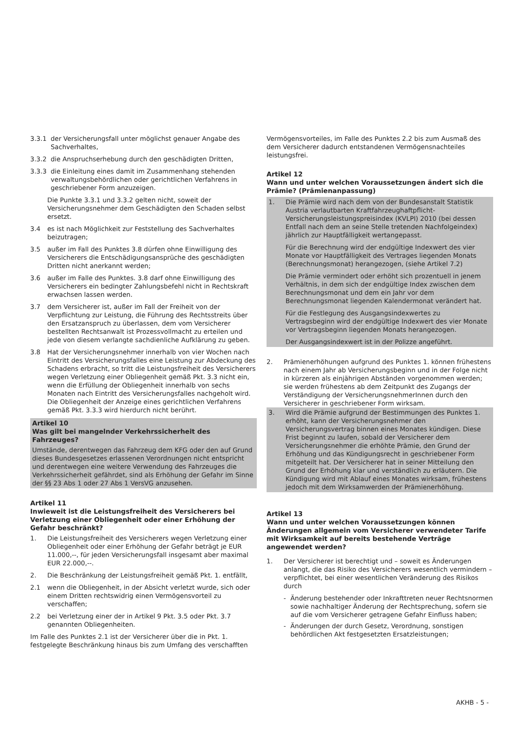3.3.1 der Versicherungsfall unter möglichst genauer Angabe des Sachverhaltes,
3.3.2 die Anspruchserhebung durch den geschädigten Dritten,
3.3.3 die Einleitung eines damit im Zusammenhang stehenden verwaltungsbehördlichen oder gerichtlichen Verfahrens in geschriebener Form anzuzeigen.
Die Punkte 3.3.1 und 3.3.2 gelten nicht, soweit der Versicherungsnehmer dem Geschädigten den Schaden selbst ersetzt.
3.4 es ist nach Möglichkeit zur Feststellung des Sachverhaltes beizutragen;
3.5 außer im Fall des Punktes 3.8 dürfen ohne Einwilligung des Versicherers die Entschädigungsansprüche des geschädigten Dritten nicht anerkannt werden;
3.6 außer im Falle des Punktes. 3.8 darf ohne Einwilligung des Versicherers ein bedingter Zahlungsbefehl nicht in Rechtskraft erwachsen lassen werden.
3.7 dem Versicherer ist, außer im Fall der Freiheit von der Verpflichtung zur Leistung, die Führung des Rechtsstreits über den Ersatzanspruch zu überlassen, dem vom Versicherer bestellten Rechtsanwalt ist Prozessvollmacht zu erteilen und jede von diesem verlangte sachdienliche Aufklärung zu geben.
3.8 Hat der Versicherungsnehmer innerhalb von vier Wochen nach Eintritt des Versicherungsfalles eine Leistung zur Abdeckung des Schadens erbracht, so tritt die Leistungsfreiheit des Versicherers wegen Verletzung einer Obliegenheit gemäß Pkt. 3.3 nicht ein, wenn die Erfüllung der Obliegenheit innerhalb von sechs Monaten nach Eintritt des Versicherungsfalles nachgeholt wird. Die Obliegenheit der Anzeige eines gerichtlichen Verfahrens gemäß Pkt. 3.3.3 wird hierdurch nicht berührt.
Artikel 10
Was gilt bei mangelnder Verkehrssicherheit des Fahrzeuges?
Umstände, derentwegen das Fahrzeug dem KFG oder den auf Grund dieses Bundesgesetzes erlassenen Verordnungen nicht entspricht und derentwegen eine weitere Verwendung des Fahrzeuges die Verkehrssicherheit gefährdet, sind als Erhöhung der Gefahr im Sinne der §§ 23 Abs 1 oder 27 Abs 1 VersVG anzusehen.
Artikel 11
Inwieweit ist die Leistungsfreiheit des Versicherers bei Verletzung einer Obliegenheit oder einer Erhöhung der Gefahr beschränkt?
1. Die Leistungsfreiheit des Versicherers wegen Verletzung einer Obliegenheit oder einer Erhöhung der Gefahr beträgt je EUR 11.000,--, für jeden Versicherungsfall insgesamt aber maximal EUR 22.000,--.
2. Die Beschränkung der Leistungsfreiheit gemäß Pkt. 1. entfällt,
2.1 wenn die Obliegenheit, in der Absicht verletzt wurde, sich oder einem Dritten rechtswidrig einen Vermögensvorteil zu verschaffen;
2.2 bei Verletzung einer der in Artikel 9 Pkt. 3.5 oder Pkt. 3.7 genannten Obliegenheiten.
Im Falle des Punktes 2.1 ist der Versicherer über die in Pkt. 1. festgelegte Beschränkung hinaus bis zum Umfang des verschafften
Vermögensvorteiles, im Falle des Punktes 2.2 bis zum Ausmaß des dem Versicherer dadurch entstandenen Vermögensnachteiles leistungsfrei.
Artikel 12
Wann und unter welchen Voraussetzungen ändert sich die Prämie? (Prämienanpassung)
1. Die Prämie wird nach dem von der Bundesanstalt Statistik Austria verlautbarten Kraftfahrzeughaftpflicht-Versicherungsleistungspreisindex (KVLPI) 2010 (bei dessen Entfall nach dem an seine Stelle tretenden Nachfolgeindex) jährlich zur Hauptfälligkeit wertangepasst.
Für die Berechnung wird der endgültige Indexwert des vier Monate vor Hauptfälligkeit des Vertrages liegenden Monats (Berechnungsmonat) herangezogen, (siehe Artikel 7.2)
Die Prämie vermindert oder erhöht sich prozentuell in jenem Verhältnis, in dem sich der endgültige Index zwischen dem Berechnungsmonat und dem ein Jahr vor dem Berechnungsmonat liegenden Kalendermonat verändert hat.
Für die Festlegung des Ausgangsindexwertes zu Vertragsbeginn wird der endgültige Indexwert des vier Monate vor Vertragsbeginn liegenden Monats herangezogen.
Der Ausgangsindexwert ist in der Polizze angeführt.
2. Prämienerhöhungen aufgrund des Punktes 1. können frühestens nach einem Jahr ab Versicherungsbeginn und in der Folge nicht in kürzeren als einjährigen Abständen vorgenommen werden; sie werden frühestens ab dem Zeitpunkt des Zugangs der Verständigung der VersicherungsnehmerInnen durch den Versicherer in geschriebener Form wirksam.
3. Wird die Prämie aufgrund der Bestimmungen des Punktes 1. erhöht, kann der Versicherungsnehmer den Versicherungsvertrag binnen eines Monates kündigen. Diese Frist beginnt zu laufen, sobald der Versicherer dem Versicherungsnehmer die erhöhte Prämie, den Grund der Erhöhung und das Kündigungsrecht in geschriebener Form mitgeteilt hat. Der Versicherer hat in seiner Mitteilung den Grund der Erhöhung klar und verständlich zu erläutern. Die Kündigung wird mit Ablauf eines Monates wirksam, frühestens jedoch mit dem Wirksamwerden der Prämienerhöhung.
Artikel 13
Wann und unter welchen Voraussetzungen können Änderungen allgemein vom Versicherer verwendeter Tarife mit Wirksamkeit auf bereits bestehende Verträge angewendet werden?
1. Der Versicherer ist berechtigt und – soweit es Änderungen anlangt, die das Risiko des Versicherers wesentlich vermindern – verpflichtet, bei einer wesentlichen Veränderung des Risikos durch
- Änderung bestehender oder Inkrafttreten neuer Rechtsnormen sowie nachhaltiger Änderung der Rechtsprechung, sofern sie auf die vom Versicherer getragene Gefahr Einfluss haben;
- Änderungen der durch Gesetz, Verordnung, sonstigen behördlichen Akt festgesetzten Ersatzleistungen;
AKHB - 5 -